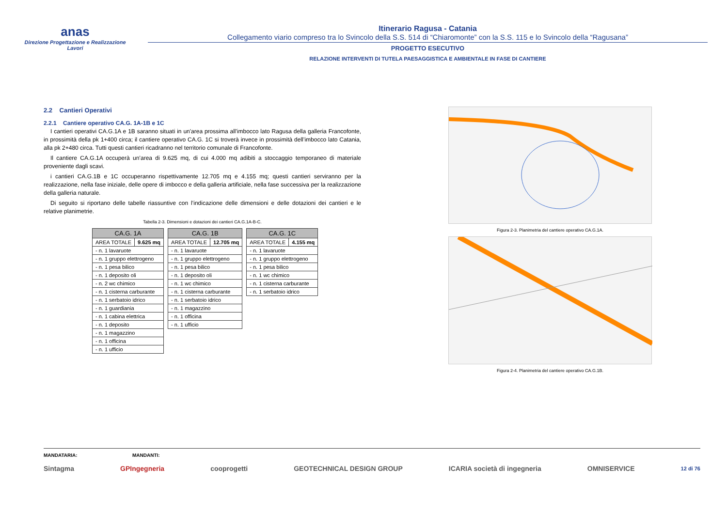anas
Direzione Progettazione e Realizzazione
Lavori
Itinerario Ragusa - Catania
Collegamento viario compreso tra lo Svincolo della S.S. 514 di “Chiaromonte” con la S.S. 115 e lo Svincolo della “Ragusana”
PROGETTO ESECUTIVO
RELAZIONE INTERVENTI DI TUTELA PAESAGGISTICA E AMBIENTALE IN FASE DI CANTIERE
2.2 Cantieri Operativi
2.2.1 Cantiere operativo CA.G. 1A-1B e 1C
I cantieri operativi CA.G.1A e 1B saranno situati in un'area prossima all'imbocco lato Ragusa della galleria Francofonte, in prossimità della pk 1+400 circa; il cantiere operativo CA.G. 1C si troverà invece in prossimità dell’imbocco lato Catania, alla pk 2+480 circa. Tutti questi cantieri ricadranno nel territorio comunale di Francofonte.
Il cantiere CA.G.1A occuperà un’area di 9.625 mq, di cui 4.000 mq adibiti a stoccaggio temporaneo di materiale proveniente dagli scavi.
i cantieri CA.G.1B e 1C occuperanno rispettivamente 12.705 mq e 4.155 mq; questi cantieri serviranno per la realizzazione, nella fase iniziale, delle opere di imbocco e della galleria artificiale, nella fase successiva per la realizzazione della galleria naturale.
Di seguito si riportano delle tabelle riassuntive con l’indicazione delle dimensioni e delle dotazioni dei cantieri e le relative planimetrie.
Tabella 2-3. Dimensioni e dotazioni dei cantieri CA.G.1A-B-C.
| CA.G. 1A | |
| --- | --- |
| AREA TOTALE | 9.625 mq |
| - n. 1 lavaruote | |
| - n. 1 gruppo elettrogeno | |
| - n. 1 pesa bilico | |
| - n. 1 deposito oli | |
| - n. 2 wc chimico | |
| - n. 1 cisterna carburante | |
| - n. 1 serbatoio idrico | |
| - n. 1 guardiania | |
| - n. 1 cabina elettrica | |
| - n. 1 deposito | |
| - n. 1 magazzino | |
| - n. 1 officina | |
| - n. 1 ufficio | |
| CA.G. 1B | |
| --- | --- |
| AREA TOTALE | 12.705 mq |
| - n. 1 lavaruote | |
| - n. 1 gruppo elettrogeno | |
| - n. 1 pesa bilico | |
| - n. 1 deposito oli | |
| - n. 1 wc chimico | |
| - n. 1 cisterna carburante | |
| - n. 1 serbatoio idrico | |
| - n. 1 magazzino | |
| - n. 1 officina | |
| - n. 1 ufficio | |
| CA.G. 1C | |
| --- | --- |
| AREA TOTALE | 4.155 mq |
| - n. 1 lavaruote | |
| - n. 1 gruppo elettrogeno | |
| - n. 1 pesa bilico | |
| - n. 1 wc chimico | |
| - n. 1 cisterna carburante | |
| - n. 1 serbatoio idrico | |
Figura 2-3. Planimetria del cantiere operativo CA.G.1A.
Figura 2-4. Planimetria del cantiere operativo CA.G.1B.
MANDATARIA: MANDANTI:
Sintagma GPIngegneria cooprogetti GEOTECHNICAL DESIGN GROUP ICARIA società di ingegneria OMNISERVICE 12 di 76